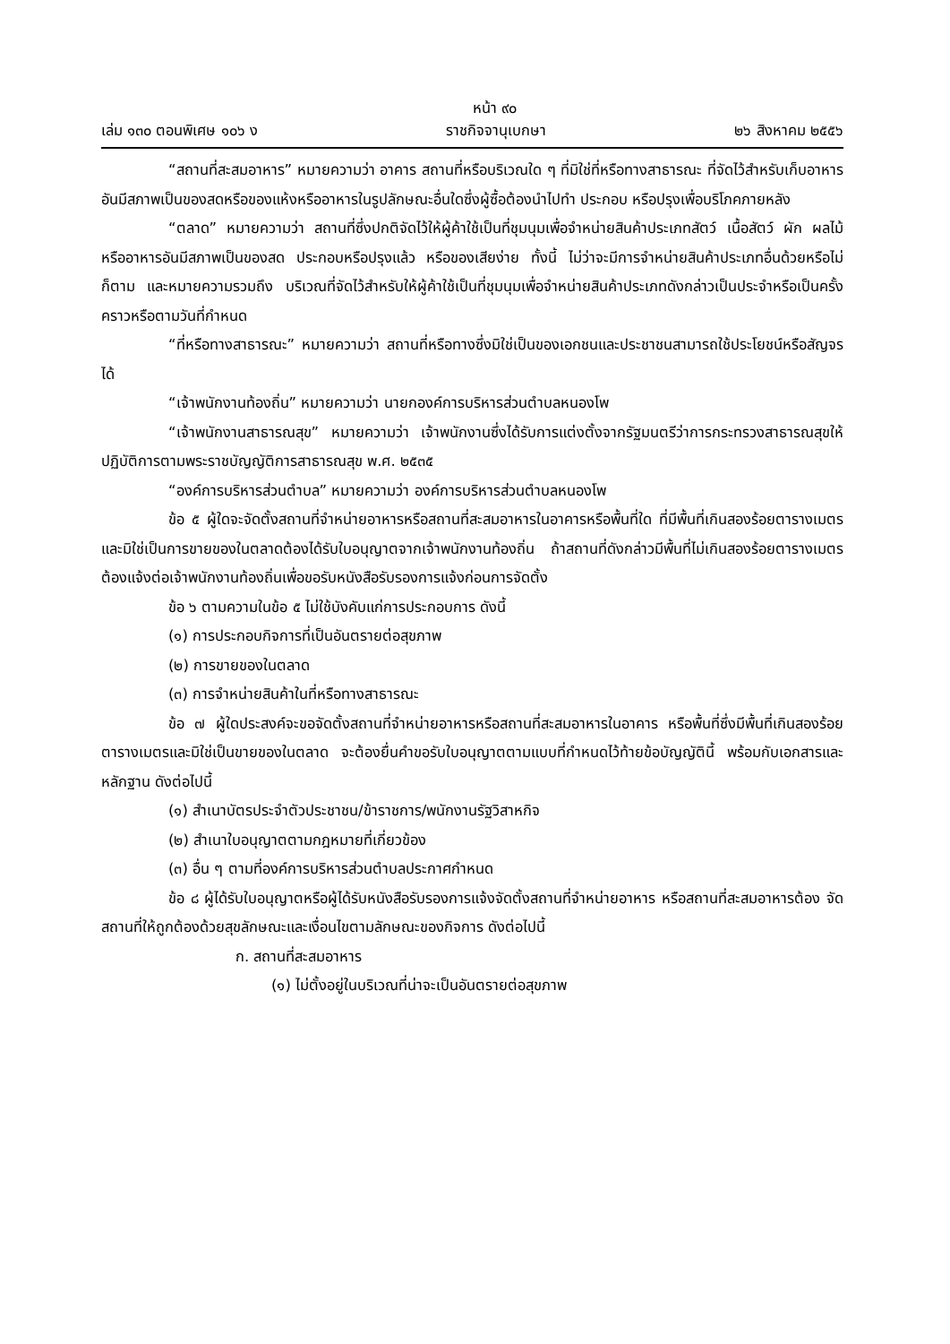หน้า ๙๐
เล่ม ๑๓๐ ตอนพิเศษ ๑๐๖ ง ราชกิจจานุเบกษา ๒๖ สิงหาคม ๒๕๕๖
“สถานที่สะสมอาหาร” หมายความว่า อาคาร สถานที่หรือบริเวณใด ๆ ที่มิใช่ที่หรือทางสาธารณะ ที่จัดไว้สำหรับเก็บอาหารอันมีสภาพเป็นของสดหรือของแห้งหรืออาหารในรูปลักษณะอื่นใดซึ่งผู้ซื้อต้องนำไปทำ ประกอบ หรือปรุงเพื่อบริโภคภายหลัง
“ตลาด” หมายความว่า สถานที่ซึ่งปกติจัดไว้ให้ผู้ค้าใช้เป็นที่ชุมนุมเพื่อจำหน่ายสินค้าประเภทสัตว์ เนื้อสัตว์ ผัก ผลไม้ หรืออาหารอันมีสภาพเป็นของสด ประกอบหรือปรุงแล้ว หรือของเสียง่าย ทั้งนี้ ไม่ว่าจะมีการจำหน่ายสินค้าประเภทอื่นด้วยหรือไม่ก็ตาม และหมายความรวมถึง บริเวณที่จัดไว้สำหรับให้ผู้ค้าใช้เป็นที่ชุมนุมเพื่อจำหน่ายสินค้าประเภทดังกล่าวเป็นประจำหรือเป็นครั้งคราวหรือตามวันที่กำหนด
“ที่หรือทางสาธารณะ” หมายความว่า สถานที่หรือทางซึ่งมิใช่เป็นของเอกชนและประชาชนสามารถใช้ประโยชน์หรือสัญจรได้
“เจ้าพนักงานท้องถิ่น” หมายความว่า นายกองค์การบริหารส่วนตำบลหนองโพ
“เจ้าพนักงานสาธารณสุข” หมายความว่า เจ้าพนักงานซึ่งได้รับการแต่งตั้งจากรัฐมนตรีว่าการกระทรวงสาธารณสุขให้ปฏิบัติการตามพระราชบัญญัติการสาธารณสุข พ.ศ. ๒๕๓๕
“องค์การบริหารส่วนตำบล” หมายความว่า องค์การบริหารส่วนตำบลหนองโพ
ข้อ ๕ ผู้ใดจะจัดตั้งสถานที่จำหน่ายอาหารหรือสถานที่สะสมอาหารในอาคารหรือพื้นที่ใด ที่มีพื้นที่เกินสองร้อยตารางเมตร และมิใช่เป็นการขายของในตลาดต้องได้รับใบอนุญาตจากเจ้าพนักงานท้องถิ่น ถ้าสถานที่ดังกล่าวมีพื้นที่ไม่เกินสองร้อยตารางเมตร ต้องแจ้งต่อเจ้าพนักงานท้องถิ่นเพื่อขอรับหนังสือรับรองการแจ้งก่อนการจัดตั้ง
ข้อ ๖ ตามความในข้อ ๕ ไม่ใช้บังคับแก่การประกอบการ ดังนี้
(๑) การประกอบกิจการที่เป็นอันตรายต่อสุขภาพ
(๒) การขายของในตลาด
(๓) การจำหน่ายสินค้าในที่หรือทางสาธารณะ
ข้อ ๗ ผู้ใดประสงค์จะขอจัดตั้งสถานที่จำหน่ายอาหารหรือสถานที่สะสมอาหารในอาคาร หรือพื้นที่ซึ่งมีพื้นที่เกินสองร้อยตารางเมตรและมิใช่เป็นขายของในตลาด จะต้องยื่นคำขอรับใบอนุญาตตามแบบที่กำหนดไว้ท้ายข้อบัญญัตินี้ พร้อมกับเอกสารและหลักฐาน ดังต่อไปนี้
(๑) สำเนาบัตรประจำตัวประชาชน/ข้าราชการ/พนักงานรัฐวิสาหกิจ
(๒) สำเนาใบอนุญาตตามกฎหมายที่เกี่ยวข้อง
(๓) อื่น ๆ ตามที่องค์การบริหารส่วนตำบลประกาศกำหนด
ข้อ ๘ ผู้ได้รับใบอนุญาตหรือผู้ได้รับหนังสือรับรองการแจ้งจัดตั้งสถานที่จำหน่ายอาหาร หรือสถานที่สะสมอาหารต้อง จัดสถานที่ให้ถูกต้องด้วยสุขลักษณะและเงื่อนไขตามลักษณะของกิจการ ดังต่อไปนี้
ก. สถานที่สะสมอาหาร
(๑) ไม่ตั้งอยู่ในบริเวณที่น่าจะเป็นอันตรายต่อสุขภาพ